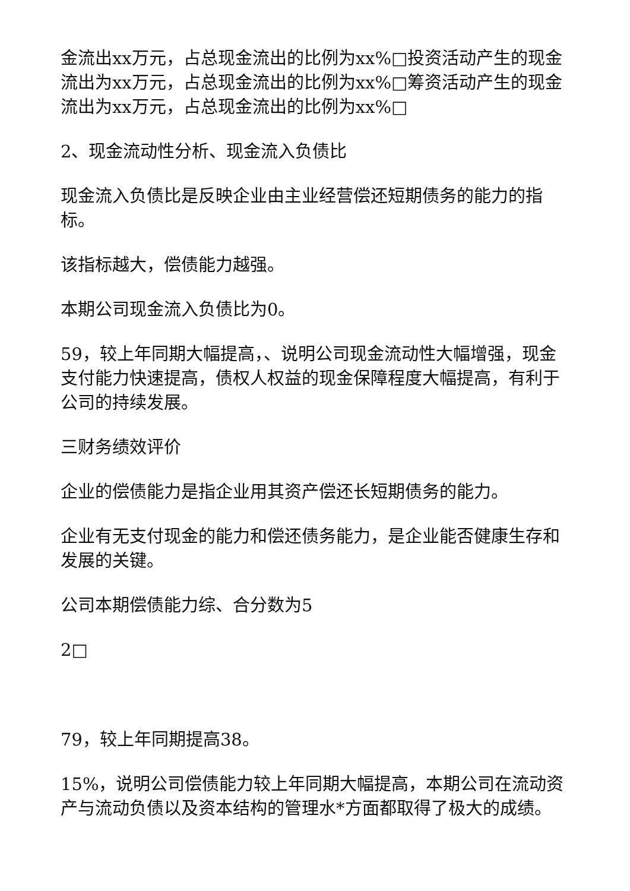金流出xx万元，占总现金流出的比例为xx%□投资活动产生的现金流出为xx万元，占总现金流出的比例为xx%□筹资活动产生的现金流出为xx万元，占总现金流出的比例为xx%□
2、现金流动性分析、现金流入负债比
现金流入负债比是反映企业由主业经营偿还短期债务的能力的指标。
该指标越大，偿债能力越强。
本期公司现金流入负债比为0。
59，较上年同期大幅提高，、说明公司现金流动性大幅增强，现金支付能力快速提高，债权人权益的现金保障程度大幅提高，有利于公司的持续发展。
三财务绩效评价
企业的偿债能力是指企业用其资产偿还长短期债务的能力。
企业有无支付现金的能力和偿还债务能力，是企业能否健康生存和发展的关键。
公司本期偿债能力综、合分数为5
2□
79，较上年同期提高38。
15%，说明公司偿债能力较上年同期大幅提高，本期公司在流动资产与流动负债以及资本结构的管理水*方面都取得了极大的成绩。